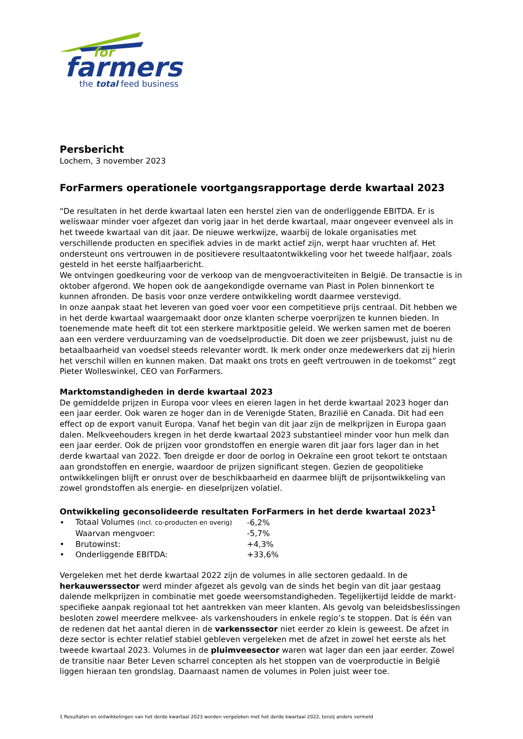for
farmers
the total feed business
Persbericht
Lochem, 3 november 2023
ForFarmers operationele voortgangsrapportage derde kwartaal 2023
“De resultaten in het derde kwartaal laten een herstel zien van de onderliggende EBITDA. Er is weliswaar minder voer afgezet dan vorig jaar in het derde kwartaal, maar ongeveer evenveel als in het tweede kwartaal van dit jaar. De nieuwe werkwijze, waarbij de lokale organisaties met verschillende producten en specifiek advies in de markt actief zijn, werpt haar vruchten af. Het ondersteunt ons vertrouwen in de positievere resultaatontwikkeling voor het tweede halfjaar, zoals gesteld in het eerste halfjaarbericht.
We ontvingen goedkeuring voor de verkoop van de mengvoeractiviteiten in België. De transactie is in oktober afgerond. We hopen ook de aangekondigde overname van Piast in Polen binnenkort te kunnen afronden. De basis voor onze verdere ontwikkeling wordt daarmee verstevigd.
In onze aanpak staat het leveren van goed voer voor een competitieve prijs centraal. Dit hebben we in het derde kwartaal waargemaakt door onze klanten scherpe voerprijzen te kunnen bieden. In toenemende mate heeft dit tot een sterkere marktpositie geleid. We werken samen met de boeren aan een verdere verduurzaming van de voedselproductie. Dit doen we zeer prijsbewust, juist nu de betaalbaarheid van voedsel steeds relevanter wordt. Ik merk onder onze medewerkers dat zij hierin het verschil willen en kunnen maken. Dat maakt ons trots en geeft vertrouwen in de toekomst” zegt Pieter Wolleswinkel, CEO van ForFarmers.
Marktomstandigheden in derde kwartaal 2023
De gemiddelde prijzen in Europa voor vlees en eieren lagen in het derde kwartaal 2023 hoger dan een jaar eerder. Ook waren ze hoger dan in de Verenigde Staten, Brazilië en Canada. Dit had een effect op de export vanuit Europa. Vanaf het begin van dit jaar zijn de melkprijzen in Europa gaan dalen. Melkveehouders kregen in het derde kwartaal 2023 substantieel minder voor hun melk dan een jaar eerder. Ook de prijzen voor grondstoffen en energie waren dit jaar fors lager dan in het derde kwartaal van 2022. Toen dreigde er door de oorlog in Oekraïne een groot tekort te ontstaan aan grondstoffen en energie, waardoor de prijzen significant stegen. Gezien de geopolitieke ontwikkelingen blijft er onrust over de beschikbaarheid en daarmee blijft de prijsontwikkeling van zowel grondstoffen als energie- en dieselprijzen volatiel.
Ontwikkeling geconsolideerde resultaten ForFarmers in het derde kwartaal 2023<sup>1</sup>
| • | Totaal Volumes (incl. co-producten en overig) | -6,2% |
| | Waarvan mengvoer: | -5,7% |
| • | Brutowinst: | +4,3% |
| • | Onderliggende EBITDA: | +33,6% |
Vergeleken met het derde kwartaal 2022 zijn de volumes in alle sectoren gedaald. In de herkauwerssector werd minder afgezet als gevolg van de sinds het begin van dit jaar gestaag dalende melkprijzen in combinatie met goede weersomstandigheden. Tegelijkertijd leidde de markt-specifieke aanpak regionaal tot het aantrekken van meer klanten. Als gevolg van beleidsbeslissingen besloten zowel meerdere melkvee- als varkenshouders in enkele regio’s te stoppen. Dat is één van de redenen dat het aantal dieren in de varkenssector niet eerder zo klein is geweest. De afzet in deze sector is echter relatief stabiel gebleven vergeleken met de afzet in zowel het eerste als het tweede kwartaal 2023. Volumes in de pluimveesector waren wat lager dan een jaar eerder. Zowel de transitie naar Beter Leven scharrel concepten als het stoppen van de voerproductie in België liggen hieraan ten grondslag. Daarnaast namen de volumes in Polen juist weer toe.
1 Resultaten en ontwikkelingen van het derde kwartaal 2023 worden vergeleken met het derde kwartaal 2022, tenzij anders vermeld